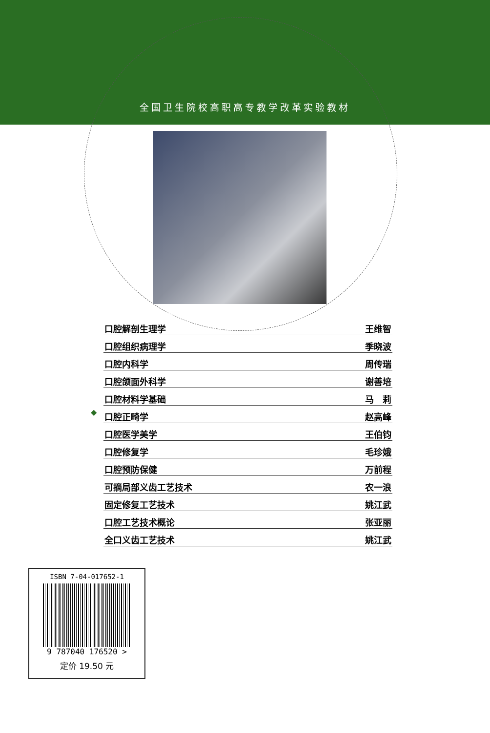全国卫生院校高职高专教学改革实验教材
◆
| 口腔解剖生理学 | 王维智 |
| 口腔组织病理学 | 季晓波 |
| 口腔内科学 | 周传瑞 |
| 口腔颌面外科学 | 谢善培 |
| 口腔材料学基础 | 马 莉 |
| 口腔正畸学 | 赵高峰 |
| 口腔医学美学 | 王伯钧 |
| 口腔修复学 | 毛珍娥 |
| 口腔预防保健 | 万前程 |
| 可摘局部义齿工艺技术 | 农一浪 |
| 固定修复工艺技术 | 姚江武 |
| 口腔工艺技术概论 | 张亚丽 |
| 全口义齿工艺技术 | 姚江武 |
ISBN 7-04-017652-1
9 787040 176520 >
定价 19.50 元